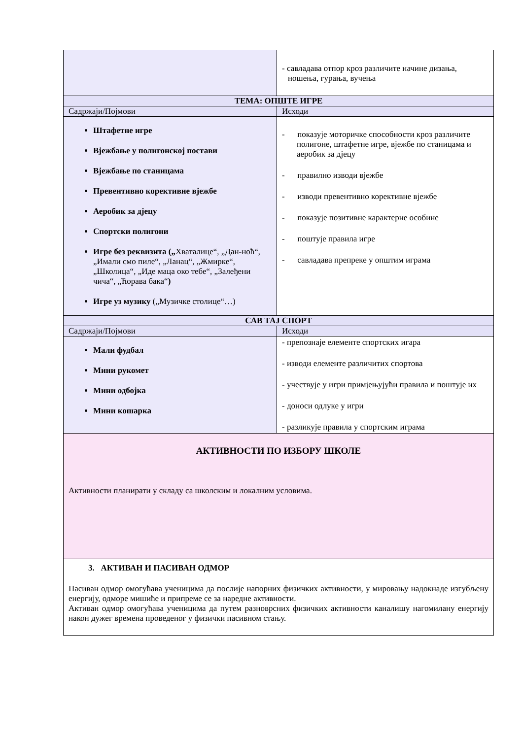| | - савладава отпор кроз различите начине дизања, ношења, гурања, вучења |
| ТЕМА: ОПШТЕ ИГРЕ | |
| Садржаји/Појмови | Исходи |
| Штафетне игре Вјежбање у полигонској постави Вјежбање по станицама Превентивно корективне вјежбе Аеробик за дјецу Спортски полигони Игре без реквизита („ Хваталице“, „Дан-ноћ“, „Имали смо пиле“, „Ланац“, „Жмирке“, „Школица“, „Иде маца око тебе“, „Залеђени чича“, „Ћорава бака“ ) Игре уз музику („Музичке столице“…) | - показује моторичке способности кроз различите полигоне, штафетне игре, вјежбе по станицама и аеробик за дјецу - правилно изводи вјежбе - изводи превентивно корективне вјежбе - показује позитивне карактерне особине - поштује правила игре - савладава препреке у општим играма |
| САВ ТАЈ СПОРТ | |
| Садржаји/Појмови | Исходи |
| Мали фудбал Мини рукомет Мини одбојка Мини кошарка | - препознаје елементе спортских игара - изводи елементе различитих спортова - учествује у игри примјењујући правила и поштује их - доноси одлуке у игри - разликује правила у спортским играма |
| АКТИВНОСТИ ПО ИЗБОРУ ШКОЛЕ Активности планирати у складу са школским и локалним условима. | |
| 3. АКТИВАН И ПАСИВАН ОДМОР Пасиван одмор омогућава ученицима да послије напорних физичких активности, у мировању надокнаде изгубљену енергију, одморе мишиће и припреме се за наредне активности. Активан одмор омогућава ученицима да путем разноврсних физичких активности каналишу нагомилану енергију након дужег времена проведеног у физички пасивном стању. | |